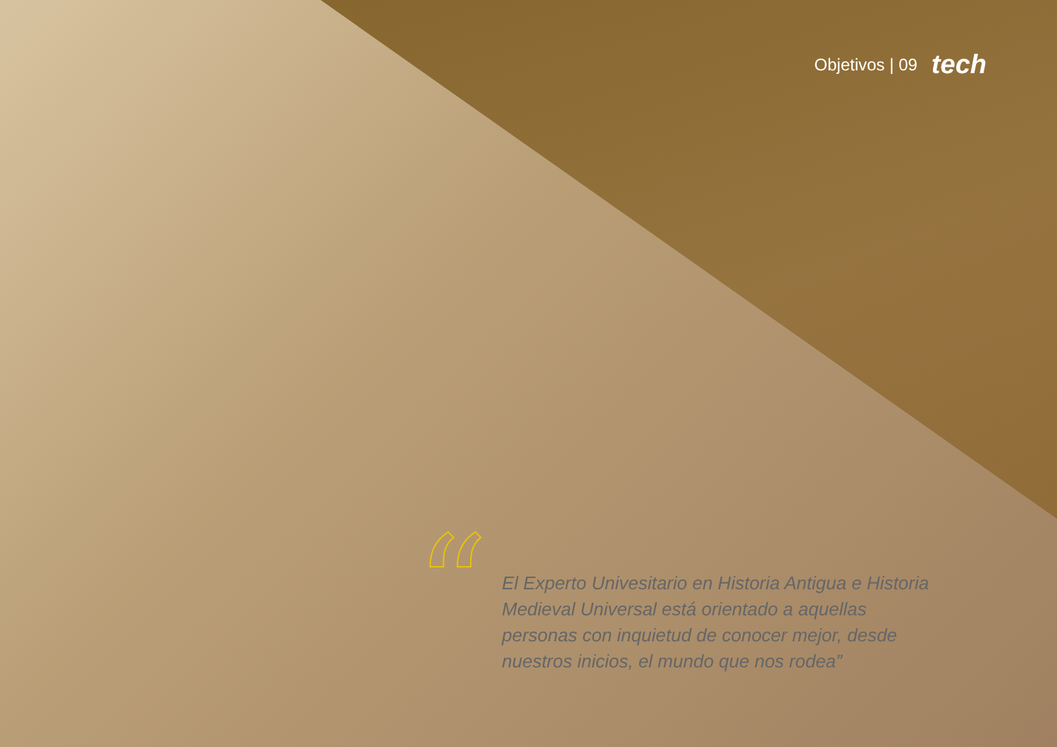Objetivos | 09 tech
“
El Experto Univesitario en Historia Antigua e Historia Medieval Universal está orientado a aquellas personas con inquietud de conocer mejor, desde nuestros inicios, el mundo que nos rodea”